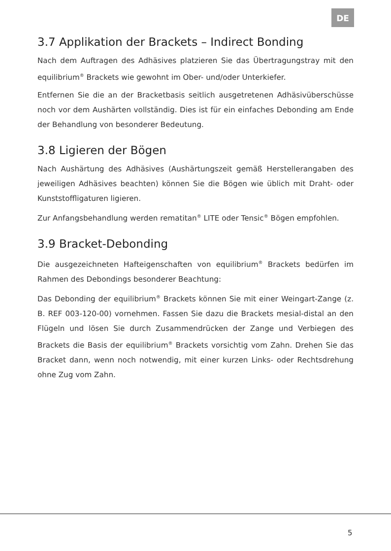DE
3.7 Applikation der Brackets – Indirect Bonding
Nach dem Auftragen des Adhäsives platzieren Sie das Übertragungstray mit den equilibrium<sup>®</sup> Brackets wie gewohnt im Ober- und/oder Unterkiefer.
Entfernen Sie die an der Bracketbasis seitlich ausgetretenen Adhäsivüberschüsse noch vor dem Aushärten vollständig. Dies ist für ein einfaches Debonding am Ende der Behandlung von besonderer Bedeutung.
3.8 Ligieren der Bögen
Nach Aushärtung des Adhäsives (Aushärtungszeit gemäß Herstellerangaben des jeweiligen Adhäsives beachten) können Sie die Bögen wie üblich mit Draht- oder Kunststoffligaturen ligieren.
Zur Anfangsbehandlung werden rematitan<sup>®</sup> LITE oder Tensic<sup>®</sup> Bögen empfohlen.
3.9 Bracket-Debonding
Die ausgezeichneten Hafteigenschaften von equilibrium<sup>®</sup> Brackets bedürfen im Rahmen des Debondings besonderer Beachtung:
Das Debonding der equilibrium<sup>®</sup> Brackets können Sie mit einer Weingart-Zange (z. B. REF 003-120-00) vornehmen. Fassen Sie dazu die Brackets mesial-distal an den Flügeln und lösen Sie durch Zusammendrücken der Zange und Verbiegen des Brackets die Basis der equilibrium<sup>®</sup> Brackets vorsichtig vom Zahn. Drehen Sie das Bracket dann, wenn noch notwendig, mit einer kurzen Links- oder Rechtsdrehung ohne Zug vom Zahn.
5